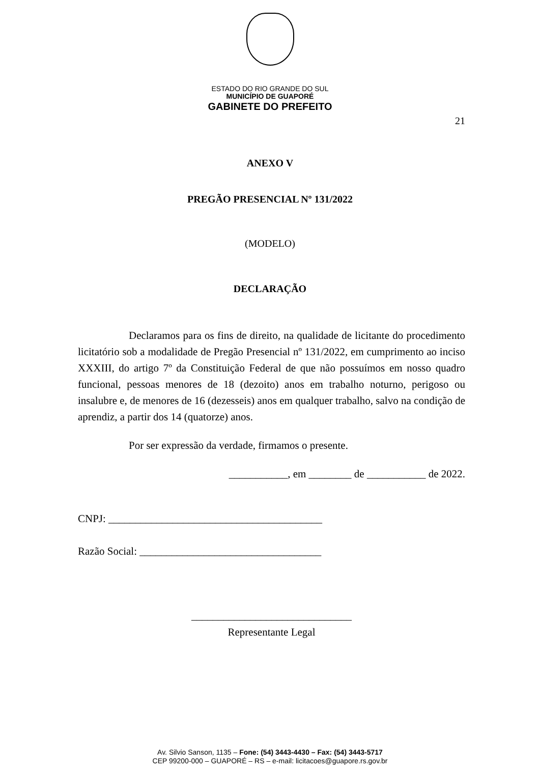ESTADO DO RIO GRANDE DO SUL
MUNICÍPIO DE GUAPORÉ
GABINETE DO PREFEITO
21
ANEXO V
PREGÃO PRESENCIAL Nº 131/2022
(MODELO)
DECLARAÇÃO
Declaramos para os fins de direito, na qualidade de licitante do procedimento licitatório sob a modalidade de Pregão Presencial nº 131/2022, em cumprimento ao inciso XXXIII, do artigo 7º da Constituição Federal de que não possuímos em nosso quadro funcional, pessoas menores de 18 (dezoito) anos em trabalho noturno, perigoso ou insalubre e, de menores de 16 (dezesseis) anos em qualquer trabalho, salvo na condição de aprendiz, a partir dos 14 (quatorze) anos.
Por ser expressão da verdade, firmamos o presente.
___________, em ________ de ___________ de 2022.
CNPJ: ________________________________________
Razão Social: __________________________________
______________________________
Representante Legal
Av. Silvio Sanson, 1135 – Fone: (54) 3443-4430 – Fax: (54) 3443-5717
CEP 99200-000 – GUAPORÉ – RS – e-mail: licitacoes@guapore.rs.gov.br